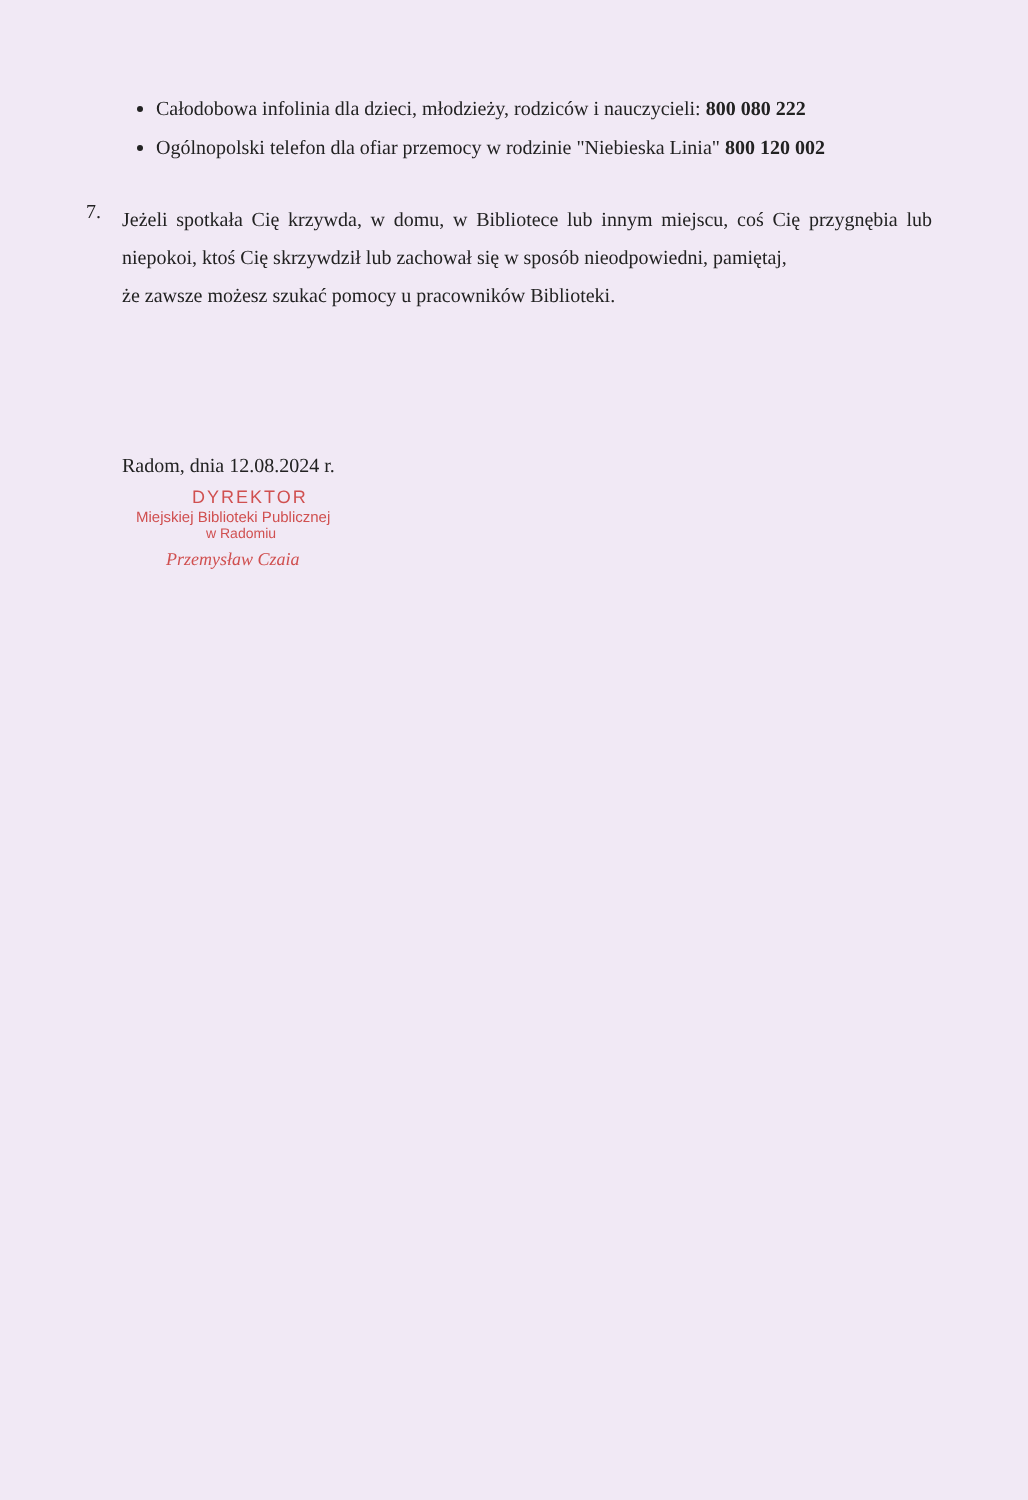Całodobowa infolinia dla dzieci, młodzieży, rodziców i nauczycieli: 800 080 222
Ogólnopolski telefon dla ofiar przemocy w rodzinie "Niebieska Linia" 800 120 002
7.
Jeżeli spotkała Cię krzywda, w domu, w Bibliotece lub innym miejscu, coś Cię przygnębia lub niepokoi, ktoś Cię skrzywdził lub zachował się w sposób nieodpowiedni, pamiętaj,
że zawsze możesz szukać pomocy u pracowników Biblioteki.
Radom, dnia 12.08.2024 r.
DYREKTOR
Miejskiej Biblioteki Publicznej
w Radomiu
Przemysław Czaia